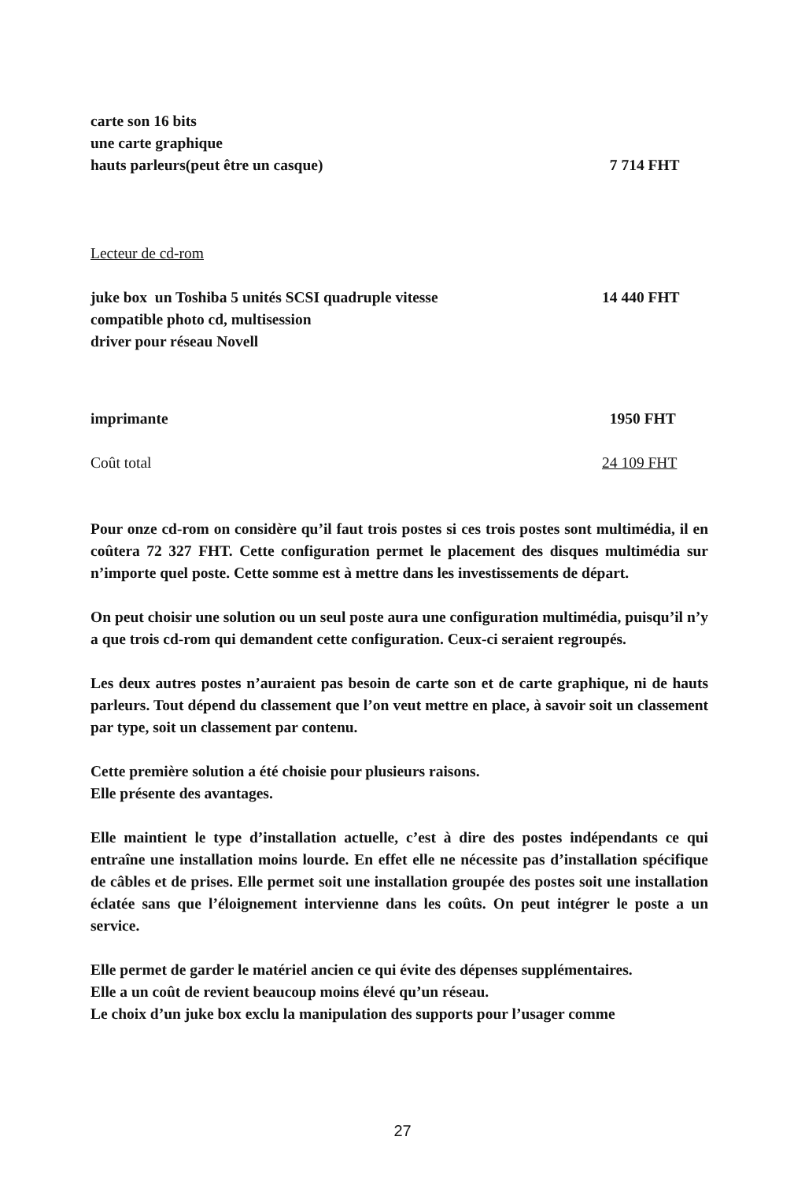carte son 16 bits
une carte graphique
hauts parleurs(peut être un casque) 7 714 FHT
Lecteur de cd-rom
juke box un Toshiba 5 unités SCSI quadruple vitesse 14 440 FHT
compatible photo cd, multisession
driver pour réseau Novell
imprimante 1950 FHT
Coût total 24 109 FHT
Pour onze cd-rom on considère qu’il faut trois postes si ces trois postes sont multimédia, il en coûtera 72 327 FHT. Cette configuration permet le placement des disques multimédia sur n’importe quel poste. Cette somme est à mettre dans les investissements de départ.
On peut choisir une solution ou un seul poste aura une configuration multimédia, puisqu’il n’y a que trois cd-rom qui demandent cette configuration. Ceux-ci seraient regroupés.
Les deux autres postes n’auraient pas besoin de carte son et de carte graphique, ni de hauts parleurs. Tout dépend du classement que l’on veut mettre en place, à savoir soit un classement par type, soit un classement par contenu.
Cette première solution a été choisie pour plusieurs raisons.
Elle présente des avantages.
Elle maintient le type d’installation actuelle, c’est à dire des postes indépendants ce qui entraîne une installation moins lourde. En effet elle ne nécessite pas d’installation spécifique de câbles et de prises. Elle permet soit une installation groupée des postes soit une installation éclatée sans que l’éloignement intervienne dans les coûts. On peut intégrer le poste a un service.
Elle permet de garder le matériel ancien ce qui évite des dépenses supplémentaires.
Elle a un coût de revient beaucoup moins élevé qu’un réseau.
Le choix d’un juke box exclu la manipulation des supports pour l’usager comme
27